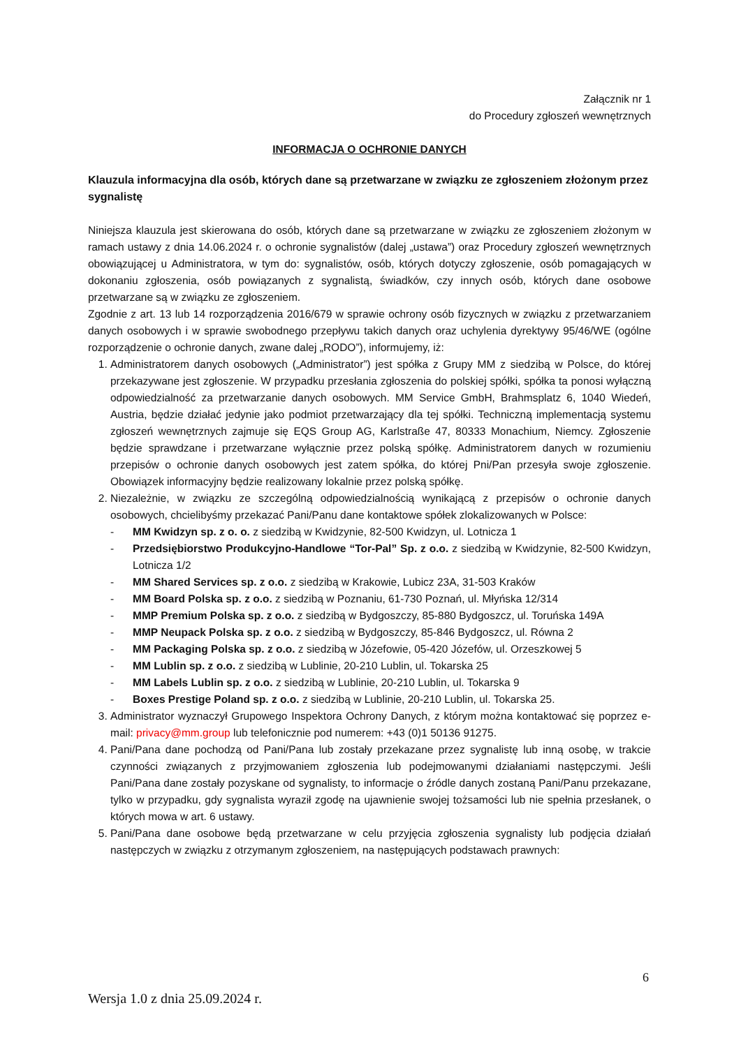Załącznik nr 1
do Procedury zgłoszeń wewnętrznych
INFORMACJA O OCHRONIE DANYCH
Klauzula informacyjna dla osób, których dane są przetwarzane w związku ze zgłoszeniem złożonym przez sygnalistę
Niniejsza klauzula jest skierowana do osób, których dane są przetwarzane w związku ze zgłoszeniem złożonym w ramach ustawy z dnia 14.06.2024 r. o ochronie sygnalistów (dalej „ustawa”) oraz Procedury zgłoszeń wewnętrznych obowiązującej u Administratora, w tym do: sygnalistów, osób, których dotyczy zgłoszenie, osób pomagających w dokonaniu zgłoszenia, osób powiązanych z sygnalistą, świadków, czy innych osób, których dane osobowe przetwarzane są w związku ze zgłoszeniem.
Zgodnie z art. 13 lub 14 rozporządzenia 2016/679 w sprawie ochrony osób fizycznych w związku z przetwarzaniem danych osobowych i w sprawie swobodnego przepływu takich danych oraz uchylenia dyrektywy 95/46/WE (ogólne rozporządzenie o ochronie danych, zwane dalej „RODO”), informujemy, iż:
1. Administratorem danych osobowych („Administrator”) jest spółka z Grupy MM z siedzibą w Polsce, do której przekazywane jest zgłoszenie. W przypadku przesłania zgłoszenia do polskiej spółki, spółka ta ponosi wyłączną odpowiedzialność za przetwarzanie danych osobowych. MM Service GmbH, Brahmsplatz 6, 1040 Wiedeń, Austria, będzie działać jedynie jako podmiot przetwarzający dla tej spółki. Techniczną implementacją systemu zgłoszeń wewnętrznych zajmuje się EQS Group AG, Karlstraße 47, 80333 Monachium, Niemcy. Zgłoszenie będzie sprawdzane i przetwarzane wyłącznie przez polską spółkę. Administratorem danych w rozumieniu przepisów o ochronie danych osobowych jest zatem spółka, do której Pni/Pan przesyła swoje zgłoszenie. Obowiązek informacyjny będzie realizowany lokalnie przez polską spółkę.
2. Niezależnie, w związku ze szczególną odpowiedzialnością wynikającą z przepisów o ochronie danych osobowych, chcielibyśmy przekazać Pani/Panu dane kontaktowe spółek zlokalizowanych w Polsce:
- MM Kwidzyn sp. z o. o. z siedzibą w Kwidzynie, 82-500 Kwidzyn, ul. Lotnicza 1
- Przedsiębiorstwo Produkcyjno-Handlowe “Tor-Pal” Sp. z o.o. z siedzibą w Kwidzynie, 82-500 Kwidzyn, Lotnicza 1/2
- MM Shared Services sp. z o.o. z siedzibą w Krakowie, Lubicz 23A, 31-503 Kraków
- MM Board Polska sp. z o.o. z siedzibą w Poznaniu, 61-730 Poznań, ul. Młyńska 12/314
- MMP Premium Polska sp. z o.o. z siedzibą w Bydgoszczy, 85-880 Bydgoszcz, ul. Toruńska 149A
- MMP Neupack Polska sp. z o.o. z siedzibą w Bydgoszczy, 85-846 Bydgoszcz, ul. Równa 2
- MM Packaging Polska sp. z o.o. z siedzibą w Józefowie, 05-420 Józefów, ul. Orzeszkowej 5
- MM Lublin sp. z o.o. z siedzibą w Lublinie, 20-210 Lublin, ul. Tokarska 25
- MM Labels Lublin sp. z o.o. z siedzibą w Lublinie, 20-210 Lublin, ul. Tokarska 9
- Boxes Prestige Poland sp. z o.o. z siedzibą w Lublinie, 20-210 Lublin, ul. Tokarska 25.
3. Administrator wyznaczył Grupowego Inspektora Ochrony Danych, z którym można kontaktować się poprzez e-mail: privacy@mm.group lub telefonicznie pod numerem: +43 (0)1 50136 91275.
4. Pani/Pana dane pochodzą od Pani/Pana lub zostały przekazane przez sygnalistę lub inną osobę, w trakcie czynności związanych z przyjmowaniem zgłoszenia lub podejmowanymi działaniami następczymi. Jeśli Pani/Pana dane zostały pozyskane od sygnalisty, to informacje o źródle danych zostaną Pani/Panu przekazane, tylko w przypadku, gdy sygnalista wyraził zgodę na ujawnienie swojej tożsamości lub nie spełnia przesłanek, o których mowa w art. 6 ustawy.
5. Pani/Pana dane osobowe będą przetwarzane w celu przyjęcia zgłoszenia sygnalisty lub podjęcia działań następczych w związku z otrzymanym zgłoszeniem, na następujących podstawach prawnych:
6
Wersja 1.0 z dnia 25.09.2024 r.